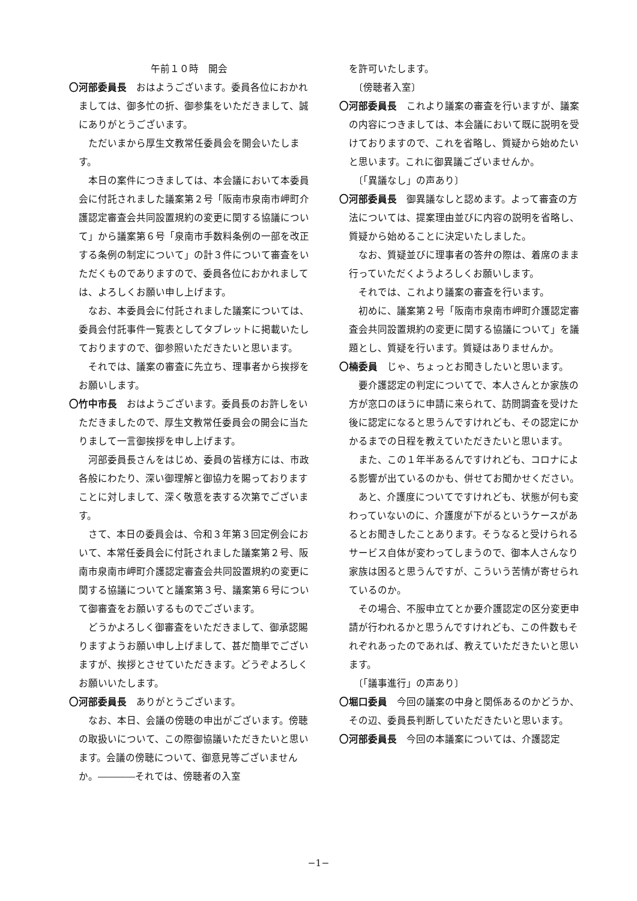午前１０時　開会
〇河部委員長　おはようございます。委員各位におかれましては、御多忙の折、御参集をいただきまして、誠にありがとうございます。
ただいまから厚生文教常任委員会を開会いたします。
本日の案件につきましては、本会議において本委員会に付託されました議案第２号「阪南市泉南市岬町介護認定審査会共同設置規約の変更に関する協議について」から議案第６号「泉南市手数料条例の一部を改正する条例の制定について」の計３件について審査をいただくものでありますので、委員各位におかれましては、よろしくお願い申し上げます。
なお、本委員会に付託されました議案については、委員会付託事件一覧表としてタブレットに掲載いたしておりますので、御参照いただきたいと思います。
それでは、議案の審査に先立ち、理事者から挨拶をお願いします。
〇竹中市長　おはようございます。委員長のお許しをいただきましたので、厚生文教常任委員会の開会に当たりまして一言御挨拶を申し上げます。
河部委員長さんをはじめ、委員の皆様方には、市政各般にわたり、深い御理解と御協力を賜っておりますことに対しまして、深く敬意を表する次第でございます。
さて、本日の委員会は、令和３年第３回定例会において、本常任委員会に付託されました議案第２号、阪南市泉南市岬町介護認定審査会共同設置規約の変更に関する協議についてと議案第３号、議案第６号について御審査をお願いするものでございます。
どうかよろしく御審査をいただきまして、御承認賜りますようお願い申し上げまして、甚だ簡単でございますが、挨拶とさせていただきます。どうぞよろしくお願いいたします。
〇河部委員長　ありがとうございます。
なお、本日、会議の傍聴の申出がございます。傍聴の取扱いについて、この際御協議いただきたいと思います。会議の傍聴について、御意見等ございませんか。――――それでは、傍聴者の入室
を許可いたします。
　〔傍聴者入室〕
〇河部委員長　これより議案の審査を行いますが、議案の内容につきましては、本会議において既に説明を受けておりますので、これを省略し、質疑から始めたいと思います。これに御異議ございませんか。
　〔「異議なし」の声あり〕
〇河部委員長　御異議なしと認めます。よって審査の方法については、提案理由並びに内容の説明を省略し、質疑から始めることに決定いたしました。
なお、質疑並びに理事者の答弁の際は、着席のまま行っていただくようよろしくお願いします。
それでは、これより議案の審査を行います。
初めに、議案第２号「阪南市泉南市岬町介護認定審査会共同設置規約の変更に関する協議について」を議題とし、質疑を行います。質疑はありませんか。
〇楠委員　じゃ、ちょっとお聞きしたいと思います。
要介護認定の判定についてで、本人さんとか家族の方が窓口のほうに申請に来られて、訪問調査を受けた後に認定になると思うんですけれども、その認定にかかるまでの日程を教えていただきたいと思います。
また、この１年半あるんですけれども、コロナによる影響が出ているのかも、併せてお聞かせください。
あと、介護度についてですけれども、状態が何も変わっていないのに、介護度が下がるというケースがあるとお聞きしたことあります。そうなると受けられるサービス自体が変わってしまうので、御本人さんなり家族は困ると思うんですが、こういう苦情が寄せられているのか。
その場合、不服申立てとか要介護認定の区分変更申請が行われるかと思うんですけれども、この件数もそれぞれあったのであれば、教えていただきたいと思います。
　〔「議事進行」の声あり〕
〇堀口委員　今回の議案の中身と関係あるのかどうか、その辺、委員長判断していただきたいと思います。
〇河部委員長　今回の本議案については、介護認定
−1−